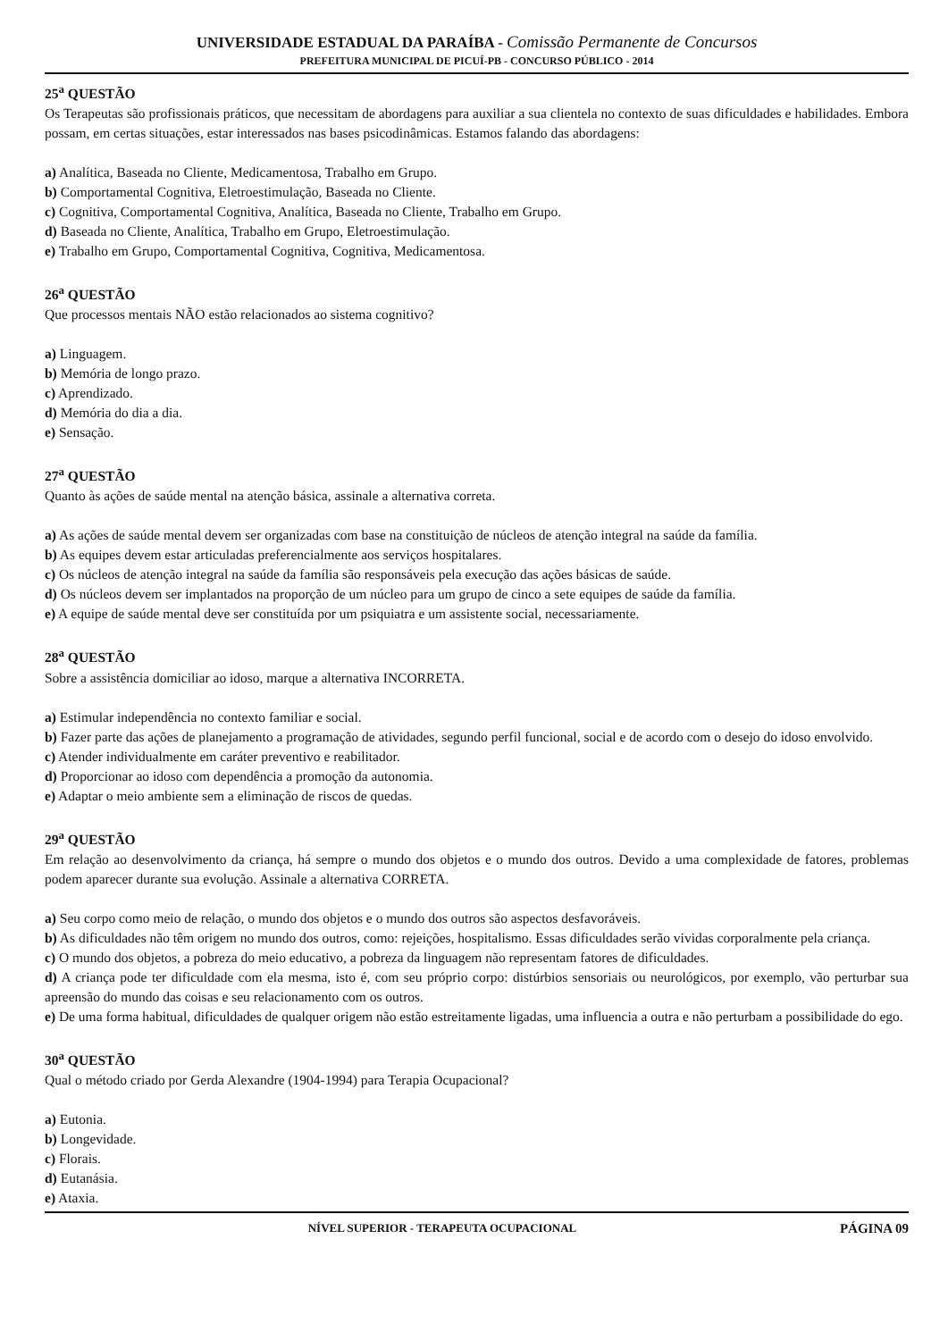UNIVERSIDADE ESTADUAL DA PARAÍBA - Comissão Permanente de Concursos
PREFEITURA MUNICIPAL DE PICUÍ-PB - CONCURSO PÚBLICO - 2014
25<sup>a</sup> QUESTÃO
Os Terapeutas são profissionais práticos, que necessitam de abordagens para auxiliar a sua clientela no contexto de suas dificuldades e habilidades. Embora possam, em certas situações, estar interessados nas bases psicodinâmicas. Estamos falando das abordagens:
a) Analítica, Baseada no Cliente, Medicamentosa, Trabalho em Grupo.
b) Comportamental Cognitiva, Eletroestimulação, Baseada no Cliente.
c) Cognitiva, Comportamental Cognitiva, Analítica, Baseada no Cliente, Trabalho em Grupo.
d) Baseada no Cliente, Analítica, Trabalho em Grupo, Eletroestimulação.
e) Trabalho em Grupo, Comportamental Cognitiva, Cognitiva, Medicamentosa.
26<sup>a</sup> QUESTÃO
Que processos mentais NÃO estão relacionados ao sistema cognitivo?
a) Linguagem.
b) Memória de longo prazo.
c) Aprendizado.
d) Memória do dia a dia.
e) Sensação.
27<sup>a</sup> QUESTÃO
Quanto às ações de saúde mental na atenção básica, assinale a alternativa correta.
a) As ações de saúde mental devem ser organizadas com base na constituição de núcleos de atenção integral na saúde da família.
b) As equipes devem estar articuladas preferencialmente aos serviços hospitalares.
c) Os núcleos de atenção integral na saúde da família são responsáveis pela execução das ações básicas de saúde.
d) Os núcleos devem ser implantados na proporção de um núcleo para um grupo de cinco a sete equipes de saúde da família.
e) A equipe de saúde mental deve ser constituída por um psiquiatra e um assistente social, necessariamente.
28<sup>a</sup> QUESTÃO
Sobre a assistência domiciliar ao idoso, marque a alternativa INCORRETA.
a) Estimular independência no contexto familiar e social.
b) Fazer parte das ações de planejamento a programação de atividades, segundo perfil funcional, social e de acordo com o desejo do idoso envolvido.
c) Atender individualmente em caráter preventivo e reabilitador.
d) Proporcionar ao idoso com dependência a promoção da autonomia.
e) Adaptar o meio ambiente sem a eliminação de riscos de quedas.
29<sup>a</sup> QUESTÃO
Em relação ao desenvolvimento da criança, há sempre o mundo dos objetos e o mundo dos outros. Devido a uma complexidade de fatores, problemas podem aparecer durante sua evolução. Assinale a alternativa CORRETA.
a) Seu corpo como meio de relação, o mundo dos objetos e o mundo dos outros são aspectos desfavoráveis.
b) As dificuldades não têm origem no mundo dos outros, como: rejeições, hospitalismo. Essas dificuldades serão vividas corporalmente pela criança.
c) O mundo dos objetos, a pobreza do meio educativo, a pobreza da linguagem não representam fatores de dificuldades.
d) A criança pode ter dificuldade com ela mesma, isto é, com seu próprio corpo: distúrbios sensoriais ou neurológicos, por exemplo, vão perturbar sua apreensão do mundo das coisas e seu relacionamento com os outros.
e) De uma forma habitual, dificuldades de qualquer origem não estão estreitamente ligadas, uma influencia a outra e não perturbam a possibilidade do ego.
30<sup>a</sup> QUESTÃO
Qual o método criado por Gerda Alexandre (1904-1994) para Terapia Ocupacional?
a) Eutonia.
b) Longevidade.
c) Florais.
d) Eutanásia.
e) Ataxia.
NÍVEL SUPERIOR - TERAPEUTA OCUPACIONAL PÁGINA 09